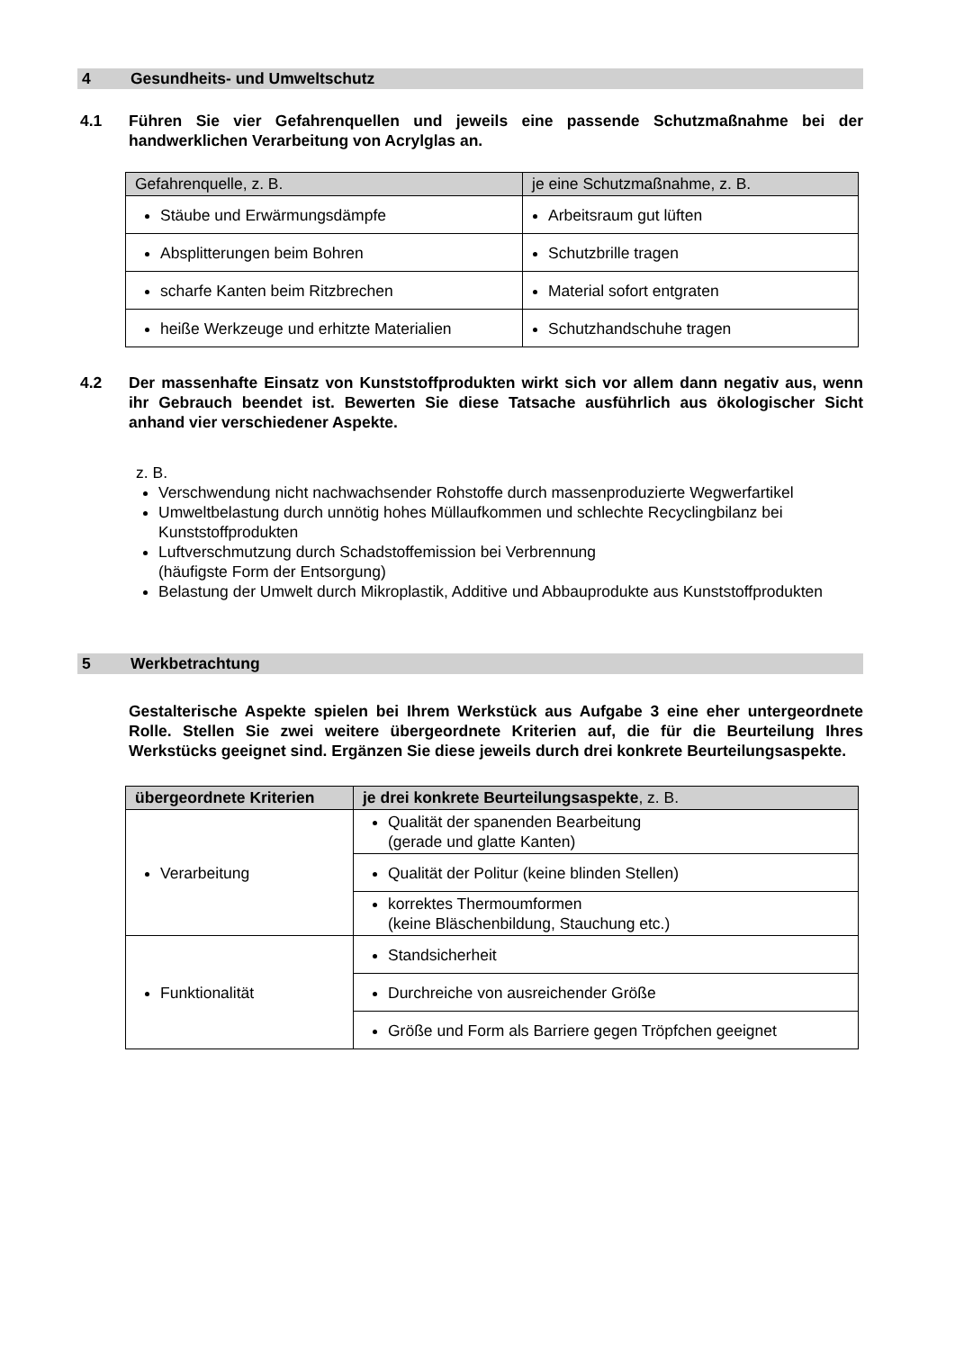4 Gesundheits- und Umweltschutz
4.1 Führen Sie vier Gefahrenquellen und jeweils eine passende Schutzmaßnahme bei der handwerklichen Verarbeitung von Acrylglas an.
| Gefahrenquelle, z. B. | je eine Schutzmaßnahme, z. B. |
| --- | --- |
| Stäube und Erwärmungsdämpfe | Arbeitsraum gut lüften |
| Absplitterungen beim Bohren | Schutzbrille tragen |
| scharfe Kanten beim Ritzbrechen | Material sofort entgraten |
| heiße Werkzeuge und erhitzte Materialien | Schutzhandschuhe tragen |
4.2 Der massenhafte Einsatz von Kunststoffprodukten wirkt sich vor allem dann negativ aus, wenn ihr Gebrauch beendet ist. Bewerten Sie diese Tatsache ausführlich aus ökologischer Sicht anhand vier verschiedener Aspekte.
z. B.
Verschwendung nicht nachwachsender Rohstoffe durch massenproduzierte Wegwerfartikel
Umweltbelastung durch unnötig hohes Müllaufkommen und schlechte Recyclingbilanz bei Kunststoffprodukten
Luftverschmutzung durch Schadstoffemission bei Verbrennung
(häufigste Form der Entsorgung)
Belastung der Umwelt durch Mikroplastik, Additive und Abbauprodukte aus Kunststoffprodukten
5 Werkbetrachtung
Gestalterische Aspekte spielen bei Ihrem Werkstück aus Aufgabe 3 eine eher untergeordnete Rolle. Stellen Sie zwei weitere übergeordnete Kriterien auf, die für die Beurteilung Ihres Werkstücks geeignet sind. Ergänzen Sie diese jeweils durch drei konkrete Beurteilungsaspekte.
| übergeordnete Kriterien | je drei konkrete Beurteilungsaspekte , z. B. |
| --- | --- |
| Verarbeitung | Qualität der spanenden Bearbeitung (gerade und glatte Kanten) |
| | Qualität der Politur (keine blinden Stellen) |
| | korrektes Thermoumformen (keine Bläschenbildung, Stauchung etc.) |
| Funktionalität | Standsicherheit |
| | Durchreiche von ausreichender Größe |
| | Größe und Form als Barriere gegen Tröpfchen geeignet |